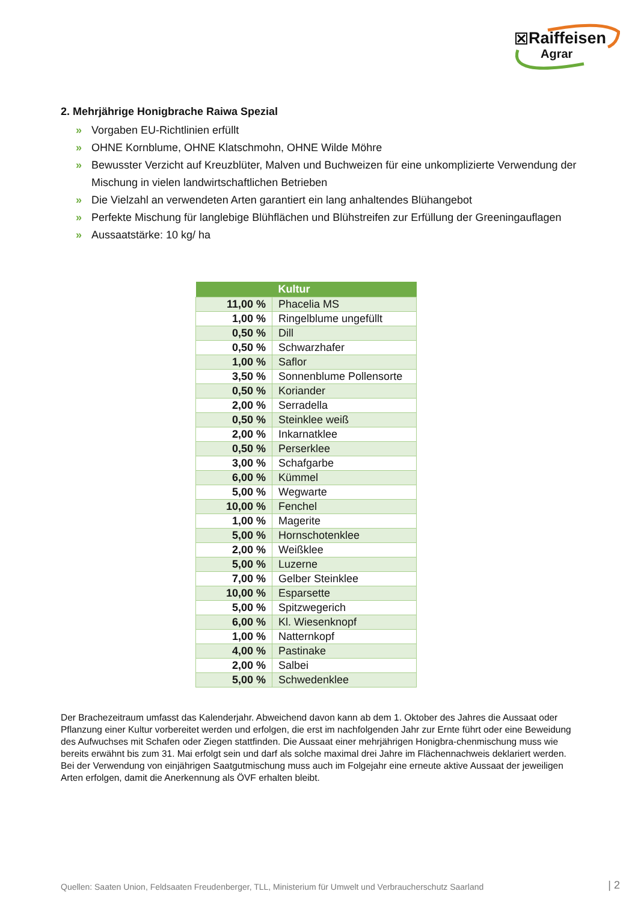Raiffeisen
Agrar
2. Mehrjährige Honigbrache Raiwa Spezial
» Vorgaben EU-Richtlinien erfüllt
» OHNE Kornblume, OHNE Klatschmohn, OHNE Wilde Möhre
» Bewusster Verzicht auf Kreuzblüter, Malven und Buchweizen für eine unkomplizierte Verwendung der Mischung in vielen landwirtschaftlichen Betrieben
» Die Vielzahl an verwendeten Arten garantiert ein lang anhaltendes Blühangebot
» Perfekte Mischung für langlebige Blühflächen und Blühstreifen zur Erfüllung der Greeningauflagen
» Aussaatstärke: 10 kg/ ha
| | Kultur |
| --- | --- |
| 11,00 % | Phacelia MS |
| 1,00 % | Ringelblume ungefüllt |
| 0,50 % | Dill |
| 0,50 % | Schwarzhafer |
| 1,00 % | Saflor |
| 3,50 % | Sonnenblume Pollensorte |
| 0,50 % | Koriander |
| 2,00 % | Serradella |
| 0,50 % | Steinklee weiß |
| 2,00 % | Inkarnatklee |
| 0,50 % | Perserklee |
| 3,00 % | Schafgarbe |
| 6,00 % | Kümmel |
| 5,00 % | Wegwarte |
| 10,00 % | Fenchel |
| 1,00 % | Magerite |
| 5,00 % | Hornschotenklee |
| 2,00 % | Weißklee |
| 5,00 % | Luzerne |
| 7,00 % | Gelber Steinklee |
| 10,00 % | Esparsette |
| 5,00 % | Spitzwegerich |
| 6,00 % | Kl. Wiesenknopf |
| 1,00 % | Natternkopf |
| 4,00 % | Pastinake |
| 2,00 % | Salbei |
| 5,00 % | Schwedenklee |
Der Brachezeitraum umfasst das Kalenderjahr. Abweichend davon kann ab dem 1. Oktober des Jahres die Aussaat oder Pflanzung einer Kultur vorbereitet werden und erfolgen, die erst im nachfolgenden Jahr zur Ernte führt oder eine Beweidung des Aufwuchses mit Schafen oder Ziegen stattfinden. Die Aussaat einer mehrjährigen Honigbra-chenmischung muss wie bereits erwähnt bis zum 31. Mai erfolgt sein und darf als solche maximal drei Jahre im Flächennachweis deklariert werden. Bei der Verwendung von einjährigen Saatgutmischung muss auch im Folgejahr eine erneute aktive Aussaat der jeweiligen Arten erfolgen, damit die Anerkennung als ÖVF erhalten bleibt.
Quellen: Saaten Union, Feldsaaten Freudenberger, TLL, Ministerium für Umwelt und Verbraucherschutz Saarland
| 2